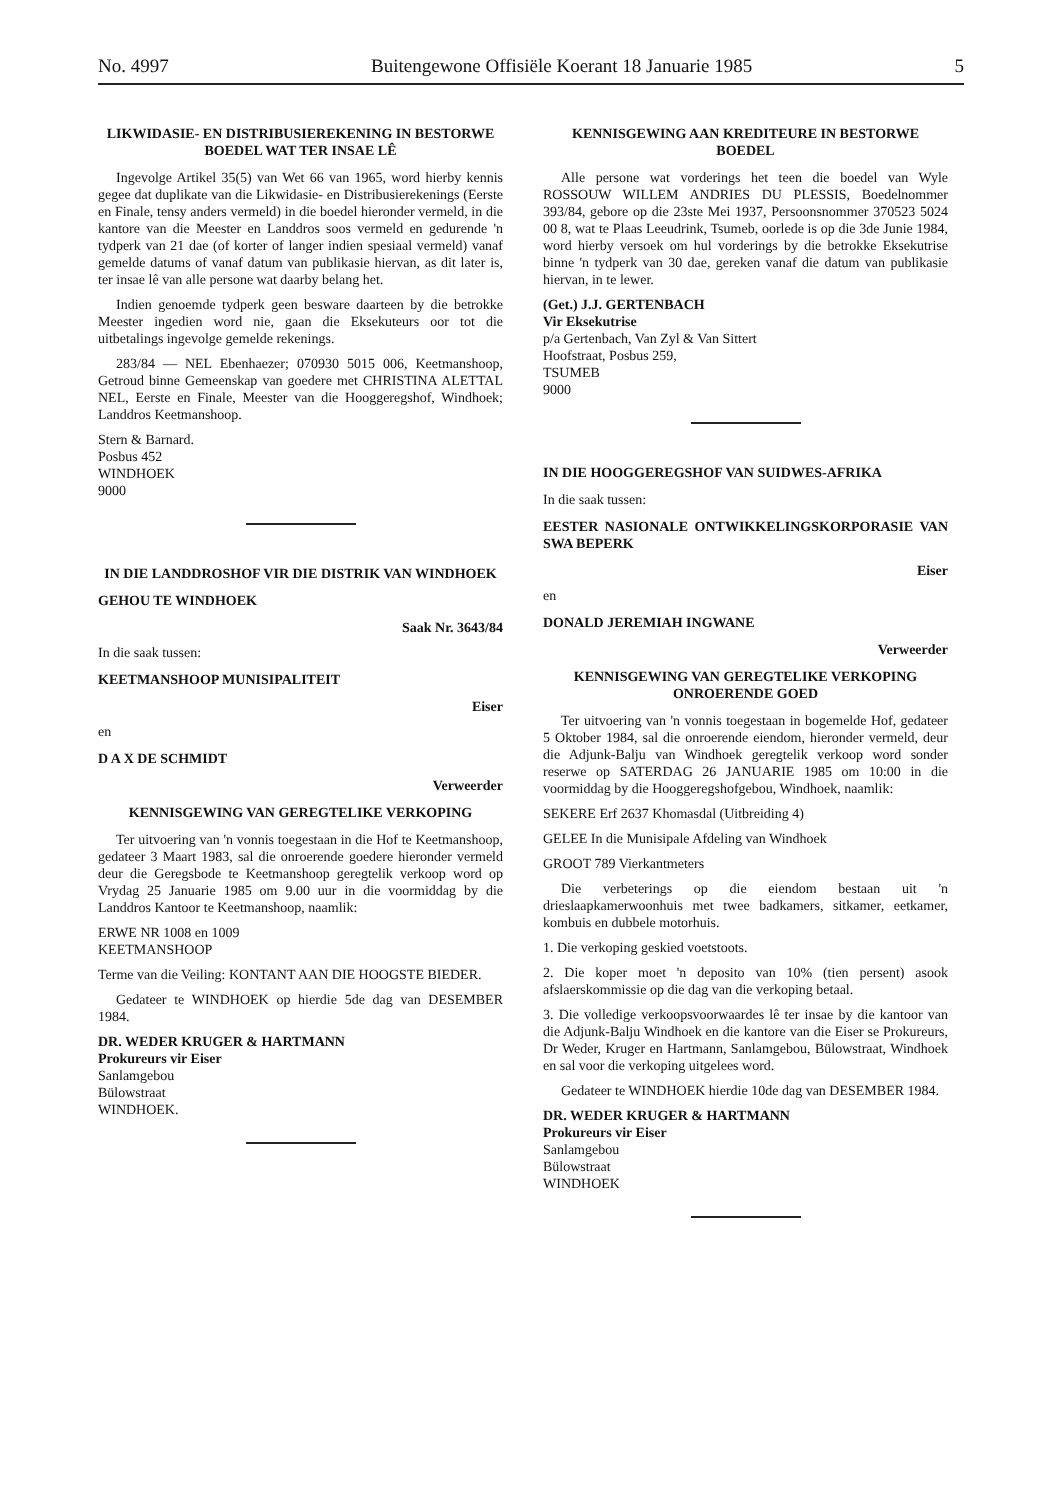No. 4997 Buitengewone Offisiële Koerant 18 Januarie 1985 5
LIKWIDASIE- EN DISTRIBUSIEREKENING IN BESTORWE BOEDEL WAT TER INSAE LÊ
Ingevolge Artikel 35(5) van Wet 66 van 1965, word hierby kennis gegee dat duplikate van die Likwidasie- en Distribusierekenings (Eerste en Finale, tensy anders vermeld) in die boedel hieronder vermeld, in die kantore van die Meester en Landdros soos vermeld en gedurende 'n tydperk van 21 dae (of korter of langer indien spesiaal vermeld) vanaf gemelde datums of vanaf datum van publikasie hiervan, as dit later is, ter insae lê van alle persone wat daarby belang het.
Indien genoemde tydperk geen besware daarteen by die betrokke Meester ingedien word nie, gaan die Eksekuteurs oor tot die uitbetalings ingevolge gemelde rekenings.
283/84 — NEL Ebenhaezer; 070930 5015 006, Keetmanshoop, Getroud binne Gemeenskap van goedere met CHRISTINA ALETTAL NEL, Eerste en Finale, Meester van die Hooggeregshof, Windhoek; Landdros Keetmanshoop.
Stern & Barnard.
Posbus 452
WINDHOEK
9000
IN DIE LANDDROSHOF VIR DIE DISTRIK VAN WINDHOEK
GEHOU TE WINDHOEK
Saak Nr. 3643/84
In die saak tussen:
KEETMANSHOOP MUNISIPALITEIT
Eiser
en
D A X DE SCHMIDT
Verweerder
KENNISGEWING VAN GEREGTELIKE VERKOPING
Ter uitvoering van 'n vonnis toegestaan in die Hof te Keetmanshoop, gedateer 3 Maart 1983, sal die onroerende goedere hieronder vermeld deur die Geregsbode te Keetmanshoop geregtelik verkoop word op Vrydag 25 Januarie 1985 om 9.00 uur in die voormiddag by die Landdros Kantoor te Keetmanshoop, naamlik:
ERWE NR 1008 en 1009
KEETMANSHOOP
Terme van die Veiling: KONTANT AAN DIE HOOGSTE BIEDER.
Gedateer te WINDHOEK op hierdie 5de dag van DESEMBER 1984.
DR. WEDER KRUGER & HARTMANN
Prokureurs vir Eiser
Sanlamgebou
Bülowstraat
WINDHOEK.
KENNISGEWING AAN KREDITEURE IN BESTORWE BOEDEL
Alle persone wat vorderings het teen die boedel van Wyle ROSSOUW WILLEM ANDRIES DU PLESSIS, Boedelnommer 393/84, gebore op die 23ste Mei 1937, Persoonsnommer 370523 5024 00 8, wat te Plaas Leeudrink, Tsumeb, oorlede is op die 3de Junie 1984, word hierby versoek om hul vorderings by die betrokke Eksekutrise binne 'n tydperk van 30 dae, gereken vanaf die datum van publikasie hiervan, in te lewer.
(Get.) J.J. GERTENBACH
Vir Eksekutrise
p/a Gertenbach, Van Zyl & Van Sittert
Hoofstraat, Posbus 259,
TSUMEB
9000
IN DIE HOOGGEREGSHOF VAN SUIDWES-AFRIKA
In die saak tussen:
EESTER NASIONALE ONTWIKKELINGSKORPORASIE VAN SWA BEPERK
Eiser
en
DONALD JEREMIAH INGWANE
Verweerder
KENNISGEWING VAN GEREGTELIKE VERKOPING ONROERENDE GOED
Ter uitvoering van 'n vonnis toegestaan in bogemelde Hof, gedateer 5 Oktober 1984, sal die onroerende eiendom, hieronder vermeld, deur die Adjunk-Balju van Windhoek geregtelik verkoop word sonder reserwe op SATERDAG 26 JANUARIE 1985 om 10:00 in die voormiddag by die Hooggeregshofgebou, Windhoek, naamlik:
SEKERE Erf 2637 Khomasdal (Uitbreiding 4)
GELEE In die Munisipale Afdeling van Windhoek
GROOT 789 Vierkantmeters
Die verbeterings op die eiendom bestaan uit 'n drieslaapkamerwoonhuis met twee badkamers, sitkamer, eetkamer, kombuis en dubbele motorhuis.
1. Die verkoping geskied voetstoots.
2. Die koper moet 'n deposito van 10% (tien persent) asook afslaerskommissie op die dag van die verkoping betaal.
3. Die volledige verkoopsvoorwaardes lê ter insae by die kantoor van die Adjunk-Balju Windhoek en die kantore van die Eiser se Prokureurs, Dr Weder, Kruger en Hartmann, Sanlamgebou, Bülowstraat, Windhoek en sal voor die verkoping uitgelees word.
Gedateer te WINDHOEK hierdie 10de dag van DESEMBER 1984.
DR. WEDER KRUGER & HARTMANN
Prokureurs vir Eiser
Sanlamgebou
Bülowstraat
WINDHOEK